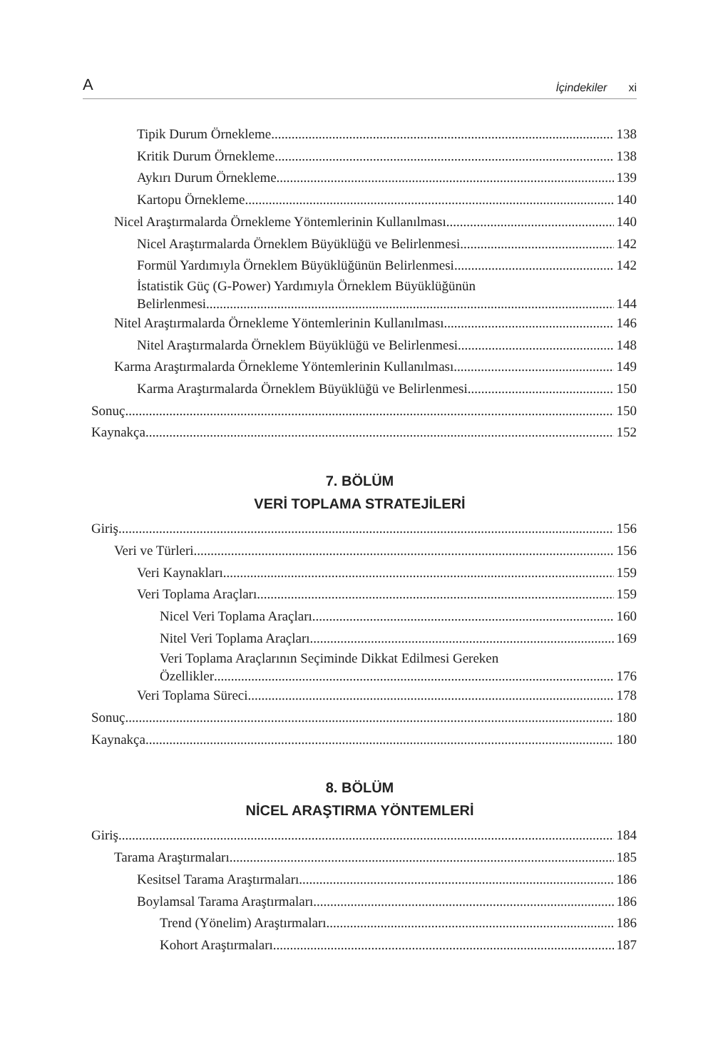A İçindekiler xi
Tipik Durum Örnekleme 138
Kritik Durum Örnekleme 138
Aykırı Durum Örnekleme 139
Kartopu Örnekleme 140
Nicel Araştırmalarda Örnekleme Yöntemlerinin Kullanılması 140
Nicel Araştırmalarda Örneklem Büyüklüğü ve Belirlenmesi 142
Formül Yardımıyla Örneklem Büyüklüğünün Belirlenmesi 142
İstatistik Güç (G-Power) Yardımıyla Örneklem Büyüklüğünün
Belirlenmesi 144
Nitel Araştırmalarda Örnekleme Yöntemlerinin Kullanılması 146
Nitel Araştırmalarda Örneklem Büyüklüğü ve Belirlenmesi 148
Karma Araştırmalarda Örnekleme Yöntemlerinin Kullanılması 149
Karma Araştırmalarda Örneklem Büyüklüğü ve Belirlenmesi 150
Sonuç 150
Kaynakça 152
7. BÖLÜM
VERİ TOPLAMA STRATEJİLERİ
Giriş 156
Veri ve Türleri 156
Veri Kaynakları 159
Veri Toplama Araçları 159
Nicel Veri Toplama Araçları 160
Nitel Veri Toplama Araçları 169
Veri Toplama Araçlarının Seçiminde Dikkat Edilmesi Gereken
Özellikler 176
Veri Toplama Süreci 178
Sonuç 180
Kaynakça 180
8. BÖLÜM
NİCEL ARAŞTIRMA YÖNTEMLERİ
Giriş 184
Tarama Araştırmaları 185
Kesitsel Tarama Araştırmaları 186
Boylamsal Tarama Araştırmaları 186
Trend (Yönelim) Araştırmaları 186
Kohort Araştırmaları 187